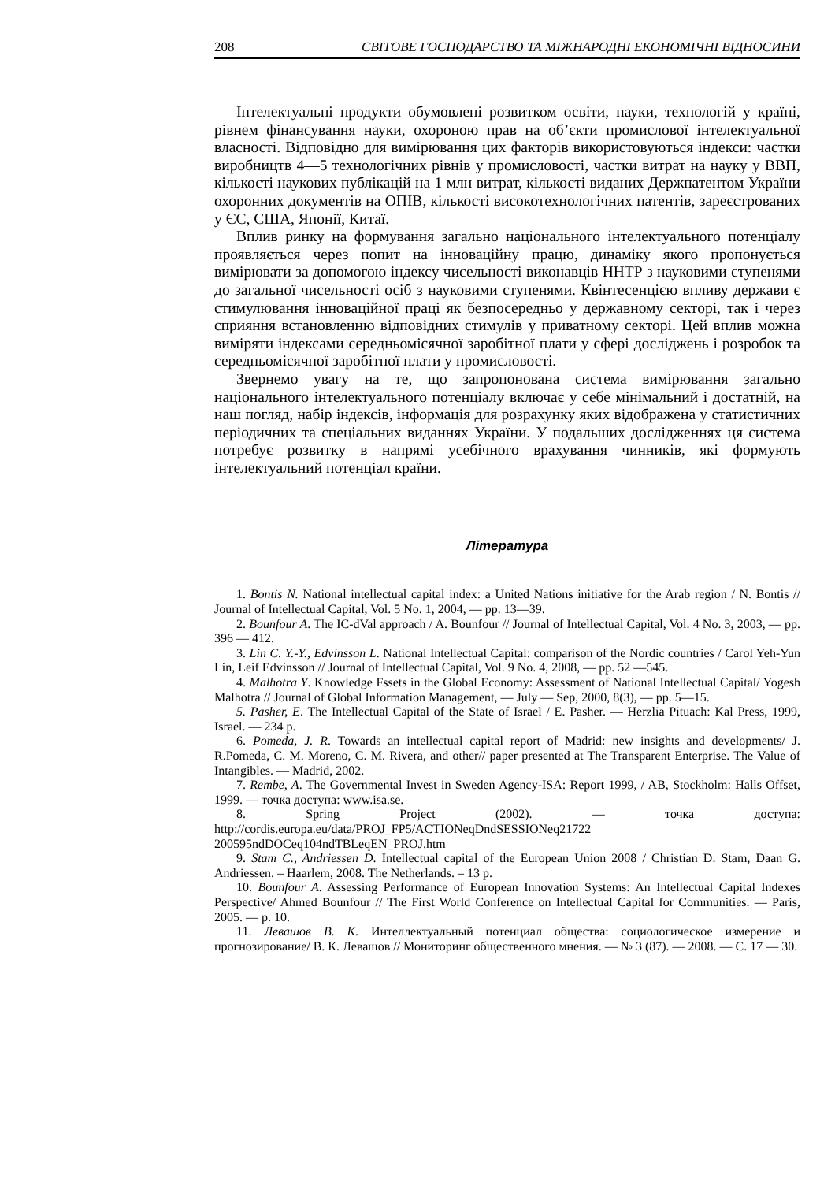208 СВІТОВЕ ГОСПОДАРСТВО ТА МІЖНАРОДНІ ЕКОНОМІЧНІ ВІДНОСИНИ
Інтелектуальні продукти обумовлені розвитком освіти, науки, технологій у країні, рівнем фінансування науки, охороною прав на об’єкти промислової інтелектуальної власності. Відповідно для вимірювання цих факторів використовуються індекси: частки виробництв 4—5 технологічних рівнів у промисловості, частки витрат на науку у ВВП, кількості наукових публікацій на 1 млн витрат, кількості виданих Держпатентом України охоронних документів на ОПІВ, кількості високотехнологічних патентів, зареєстрованих у ЄС, США, Японії, Китаї.
Вплив ринку на формування загально національного інтелектуального потенціалу проявляється через попит на інноваційну працю, динаміку якого пропонується вимірювати за допомогою індексу чисельності виконавців ННТР з науковими ступенями до загальної чисельності осіб з науковими ступенями. Квінтесенцією впливу держави є стимулювання інноваційної праці як безпосередньо у державному секторі, так і через сприяння встановленню відповідних стимулів у приватному секторі. Цей вплив можна виміряти індексами середньомісячної заробітної плати у сфері досліджень і розробок та середньомісячної заробітної плати у промисловості.
Звернемо увагу на те, що запропонована система вимірювання загально національного інтелектуального потенціалу включає у себе мінімальний і достатній, на наш погляд, набір індексів, інформація для розрахунку яких відображена у статистичних періодичних та спеціальних виданнях України. У подальших дослідженнях ця система потребує розвитку в напрямі усебічного врахування чинників, які формують інтелектуальний потенціал країни.
Література
1. Bontis N. National intellectual capital index: a United Nations initiative for the Arab region / N. Bontis // Journal of Intellectual Capital, Vol. 5 No. 1, 2004, — pp. 13—39.
2. Bounfour A. The IC-dVal approach / A. Bounfour // Journal of Intellectual Capital, Vol. 4 No. 3, 2003, — pp. 396 — 412.
3. Lin C. Y.-Y., Edvinsson L. National Intellectual Capital: comparison of the Nordic countries / Carol Yeh-Yun Lin, Leif Edvinsson // Journal of Intellectual Capital, Vol. 9 No. 4, 2008, — pp. 52 —545.
4. Malhotra Y. Knowledge Fssets in the Global Economy: Assessment of National Intellectual Capital/ Yogesh Malhotra // Journal of Global Information Management, — July — Sep, 2000, 8(3), — pp. 5—15.
5. Pasher, E. The Intellectual Capital of the State of Israel / E. Pasher. — Herzlia Pituach: Kal Press, 1999, Israel. — 234 p.
6. Pomeda, J. R. Towards an intellectual capital report of Madrid: new insights and developments/ J. R.Pomeda, C. M. Moreno, C. M. Rivera, and other// paper presented at The Transparent Enterprise. The Value of Intangibles. — Madrid, 2002.
7. Rembe, A. The Governmental Invest in Sweden Agency-ISA: Report 1999, / AB, Stockholm: Halls Offset, 1999. — точка доступа: www.isa.se.
8. Spring Project (2002). — точка доступа: http://cordis.europa.eu/data/PROJ_FP5/ACTIONeqDndSESSIONeq21722 200595ndDOCeq104ndTBLeqEN_PROJ.htm
9. Stam C., Andriessen D. Intellectual capital of the European Union 2008 / Christian D. Stam, Daan G. Andriessen. – Haarlem, 2008. The Netherlands. – 13 p.
10. Bounfour A. Assessing Performance of European Innovation Systems: An Intellectual Capital Indexes Perspective/ Ahmed Bounfour // The First World Conference on Intellectual Capital for Communities. — Paris, 2005. — p. 10.
11. Левашов В. К. Интеллектуальный потенциал общества: социологическое измерение и прогнозирование/ В. К. Левашов // Мониторинг общественного мнения. — № 3 (87). — 2008. — С. 17 — 30.